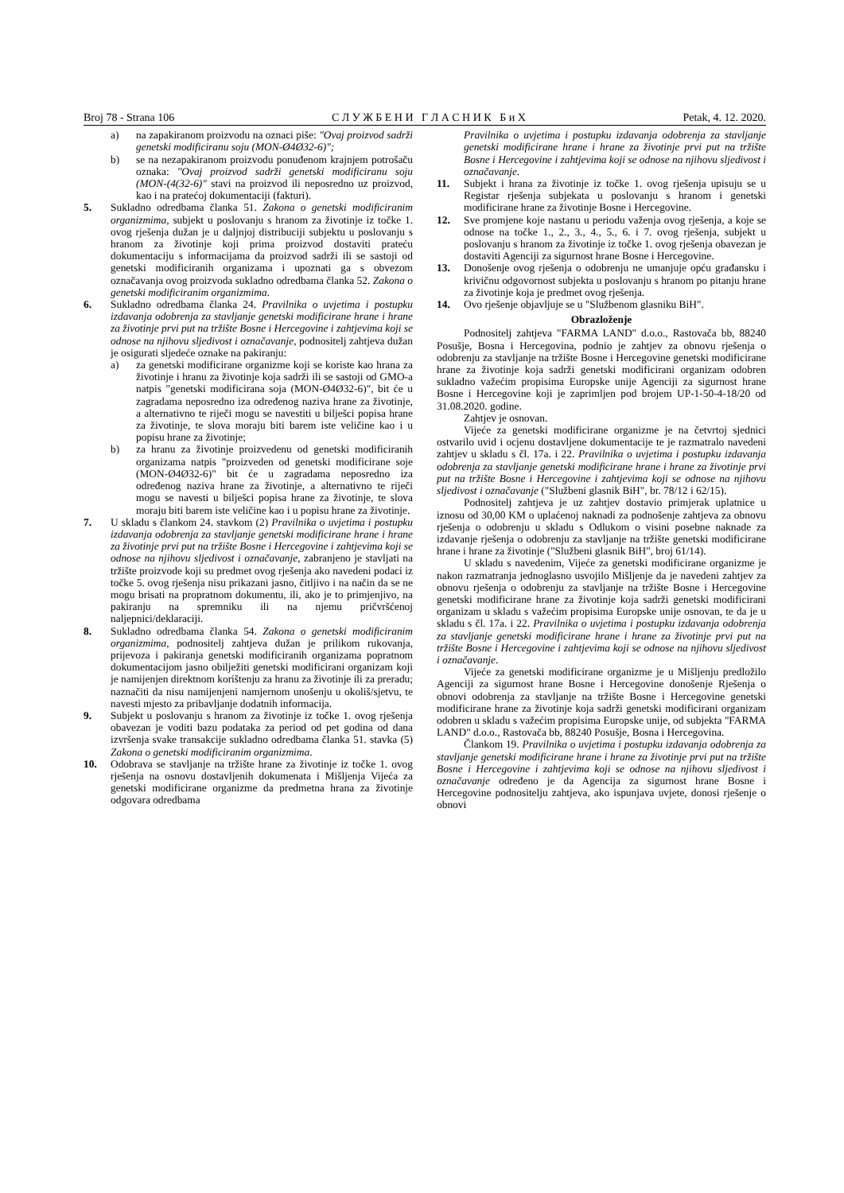Broj 78 - Strana 106 С Л У Ж Б Е Н И Г Л А С Н И К Б и Х Petak, 4. 12. 2020.
a) na zapakiranom proizvodu na oznaci piše: "Ovaj proizvod sadrži genetski modificiranu soju (MON-Ø4Ø32-6)";
b) se na nezapakiranom proizvodu ponuđenom krajnjem potrošaču oznaka: "Ovaj proizvod sadrži genetski modificiranu soju (MON-(4(32-6)" stavi na proizvod ili neposredno uz proizvod, kao i na pratećoj dokumentaciji (fakturi).
5. Sukladno odredbama članka 51. Zakona o genetski modificiranim organizmima, subjekt u poslovanju s hranom za životinje iz točke 1. ovog rješenja dužan je u daljnjoj distribuciji subjektu u poslovanju s hranom za životinje koji prima proizvod dostaviti prateću dokumentaciju s informacijama da proizvod sadrži ili se sastoji od genetski modificiranih organizama i upoznati ga s obvezom označavanja ovog proizvoda sukladno odredbama članka 52. Zakona o genetski modificiranim organizmima.
6. Sukladno odredbama članka 24. Pravilnika o uvjetima i postupku izdavanja odobrenja za stavljanje genetski modificirane hrane i hrane za životinje prvi put na tržište Bosne i Hercegovine i zahtjevima koji se odnose na njihovu sljedivost i označavanje, podnositelj zahtjeva dužan je osigurati sljedeće oznake na pakiranju:
a) za genetski modificirane organizme koji se koriste kao hrana za životinje i hranu za životinje koja sadrži ili se sastoji od GMO-a natpis "genetski modificirana soja (MON-Ø4Ø32-6)", bit će u zagradama neposredno iza određenog naziva hrane za životinje, a alternativno te riječi mogu se navestiti u bilješci popisa hrane za životinje, te slova moraju biti barem iste veličine kao i u popisu hrane za životinje;
b) za hranu za životinje proizvedenu od genetski modificiranih organizama natpis "proizveden od genetski modificirane soje (MON-Ø4Ø32-6)" bit će u zagradama neposredno iza određenog naziva hrane za životinje, a alternativno te riječi mogu se navesti u bilješci popisa hrane za životinje, te slova moraju biti barem iste veličine kao i u popisu hrane za životinje.
7. U skladu s člankom 24. stavkom (2) Pravilnika o uvjetima i postupku izdavanja odobrenja za stavljanje genetski modificirane hrane i hrane za životinje prvi put na tržište Bosne i Hercegovine i zahtjevima koji se odnose na njihovu sljedivost i označavanje, zabranjeno je stavljati na tržište proizvode koji su predmet ovog rješenja ako navedeni podaci iz točke 5. ovog rješenja nisu prikazani jasno, čitljivo i na način da se ne mogu brisati na propratnom dokumentu, ili, ako je to primjenjivo, na pakiranju na spremniku ili na njemu pričvršćenoj naljepnici/deklaraciji.
8. Sukladno odredbama članka 54. Zakona o genetski modificiranim organizmima, podnositelj zahtjeva dužan je prilikom rukovanja, prijevoza i pakiranja genetski modificiranih organizama popratnom dokumentacijom jasno obilježiti genetski modificirani organizam koji je namijenjen direktnom korištenju za hranu za životinje ili za preradu; naznačiti da nisu namijenjeni namjernom unošenju u okoliš/sjetvu, te navesti mjesto za pribavljanje dodatnih informacija.
9. Subjekt u poslovanju s hranom za životinje iz točke 1. ovog rješenja obavezan je voditi bazu podataka za period od pet godina od dana izvršenja svake transakcije sukladno odredbama članka 51. stavka (5) Zakona o genetski modificiranim organizmima.
10. Odobrava se stavljanje na tržište hrane za životinje iz točke 1. ovog rješenja na osnovu dostavljenih dokumenata i Mišljenja Vijeća za genetski modificirane organizme da predmetna hrana za životinje odgovara odredbama
Pravilnika o uvjetima i postupku izdavanja odobrenja za stavljanje genetski modificirane hrane i hrane za životinje prvi put na tržište Bosne i Hercegovine i zahtjevima koji se odnose na njihovu sljedivost i označavanje.
11. Subjekt i hrana za životinje iz točke 1. ovog rješenja upisuju se u Registar rješenja subjekata u poslovanju s hranom i genetski modificirane hrane za životinje Bosne i Hercegovine.
12. Sve promjene koje nastanu u periodu važenja ovog rješenja, a koje se odnose na točke 1., 2., 3., 4., 5., 6. i 7. ovog rješenja, subjekt u poslovanju s hranom za životinje iz točke 1. ovog rješenja obavezan je dostaviti Agenciji za sigurnost hrane Bosne i Hercegovine.
13. Donošenje ovog rješenja o odobrenju ne umanjuje opću građansku i krivičnu odgovornost subjekta u poslovanju s hranom po pitanju hrane za životinje koja je predmet ovog rješenja.
14. Ovo rješenje objavljuje se u "Službenom glasniku BiH".
Obrazloženje
Podnositelj zahtjeva "FARMA LAND" d.o.o., Rastovača bb, 88240 Posušje, Bosna i Hercegovina, podnio je zahtjev za obnovu rješenja o odobrenju za stavljanje na tržište Bosne i Hercegovine genetski modificirane hrane za životinje koja sadrži genetski modificirani organizam odobren sukladno važećim propisima Europske unije Agenciji za sigurnost hrane Bosne i Hercegovine koji je zaprimljen pod brojem UP-1-50-4-18/20 od 31.08.2020. godine.
Zahtjev je osnovan.
Vijeće za genetski modificirane organizme je na četvrtoj sjednici ostvarilo uvid i ocjenu dostavljene dokumentacije te je razmatralo navedeni zahtjev u skladu s čl. 17a. i 22. Pravilnika o uvjetima i postupku izdavanja odobrenja za stavljanje genetski modificirane hrane i hrane za životinje prvi put na tržište Bosne i Hercegovine i zahtjevima koji se odnose na njihovu sljedivost i označavanje ("Službeni glasnik BiH", br. 78/12 i 62/15).
Podnositelj zahtjeva je uz zahtjev dostavio primjerak uplatnice u iznosu od 30,00 KM o uplaćenoj naknadi za podnošenje zahtjeva za obnovu rješenja o odobrenju u skladu s Odlukom o visini posebne naknade za izdavanje rješenja o odobrenju za stavljanje na tržište genetski modificirane hrane i hrane za životinje ("Službeni glasnik BiH", broj 61/14).
U skladu s navedenim, Vijeće za genetski modificirane organizme je nakon razmatranja jednoglasno usvojilo Mišljenje da je navedeni zahtjev za obnovu rješenja o odobrenju za stavljanje na tržište Bosne i Hercegovine genetski modificirane hrane za životinje koja sadrži genetski modificirani organizam u skladu s važećim propisima Europske unije osnovan, te da je u skladu s čl. 17a. i 22. Pravilnika o uvjetima i postupku izdavanja odobrenja za stavljanje genetski modificirane hrane i hrane za životinje prvi put na tržište Bosne i Hercegovine i zahtjevima koji se odnose na njihovu sljedivost i označavanje.
Vijeće za genetski modificirane organizme je u Mišljenju predložilo Agenciji za sigurnost hrane Bosne i Hercegovine donošenje Rješenja o obnovi odobrenja za stavljanje na tržište Bosne i Hercegovine genetski modificirane hrane za životinje koja sadrži genetski modificirani organizam odobren u skladu s važećim propisima Europske unije, od subjekta "FARMA LAND" d.o.o., Rastovača bb, 88240 Posušje, Bosna i Hercegovina.
Člankom 19. Pravilnika o uvjetima i postupku izdavanja odobrenja za stavljanje genetski modificirane hrane i hrane za životinje prvi put na tržište Bosne i Hercegovine i zahtjevima koji se odnose na njihovu sljedivost i označavanje određeno je da Agencija za sigurnost hrane Bosne i Hercegovine podnositelju zahtjeva, ako ispunjava uvjete, donosi rješenje o obnovi